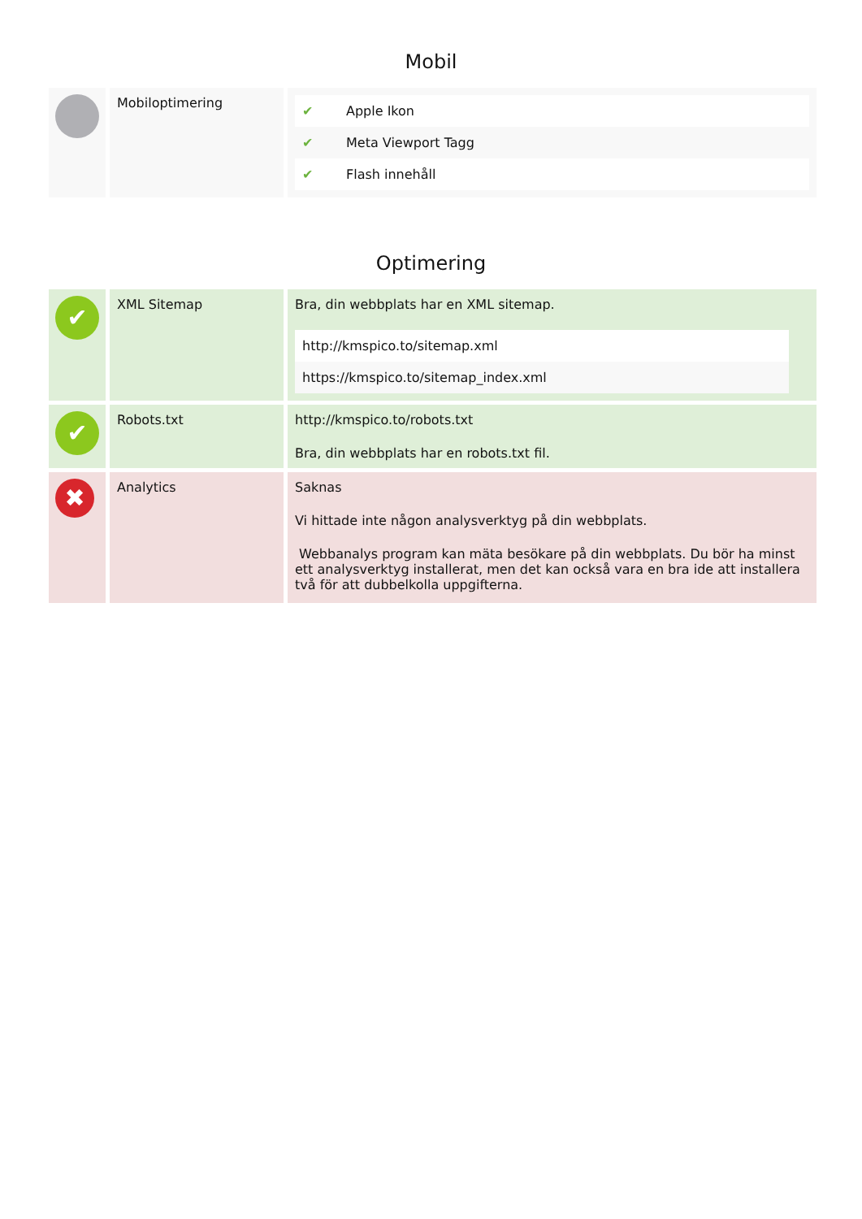Mobil
| | Mobiloptimering | / ✔ / Apple Ikon / / ✔ / Meta Viewport Tagg / / ✔ / Flash innehåll / |
Optimering
| ✔ | XML Sitemap | Bra, din webbplats har en XML sitemap. / http://kmspico.to/sitemap.xml / / https://kmspico.to/sitemap_index.xml / |
| ✔ | Robots.txt | http://kmspico.to/robots.txt Bra, din webbplats har en robots.txt fil. |
| ✖ | Analytics | Saknas Vi hittade inte någon analysverktyg på din webbplats. Webbanalys program kan mäta besökare på din webbplats. Du bör ha minst ett analysverktyg installerat, men det kan också vara en bra ide att installera två för att dubbelkolla uppgifterna. |